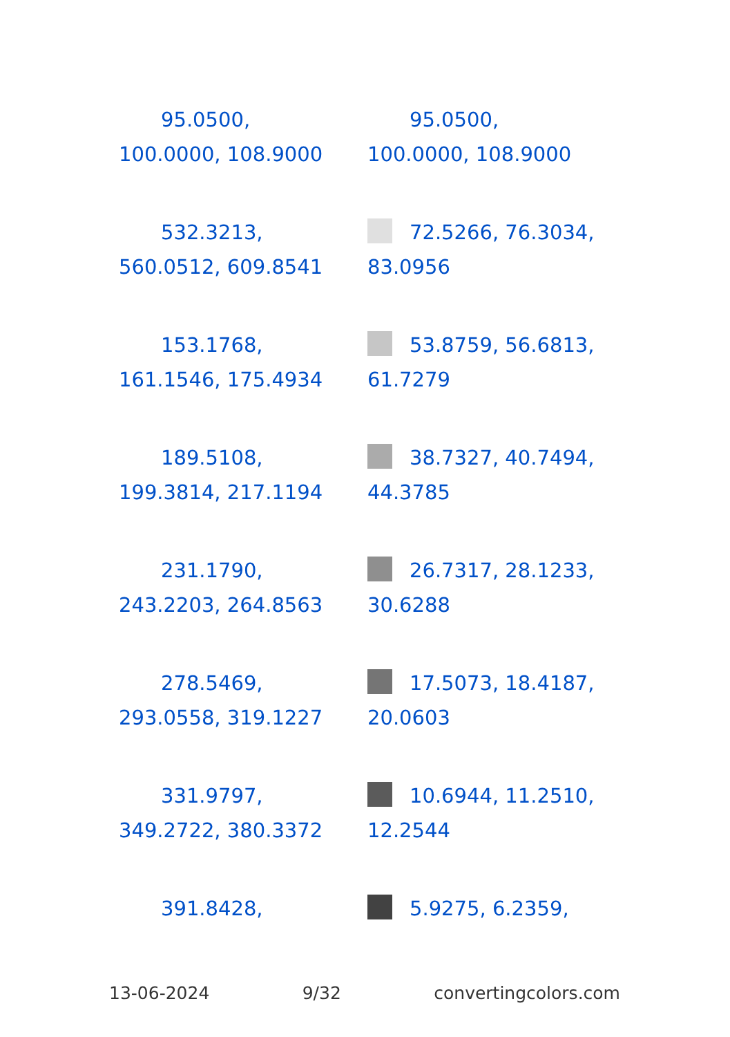| 95.0500, 100.0000, 108.9000 | 95.0500, 100.0000, 108.9000 |
| 532.3213, 560.0512, 609.8541 | 72.5266, 76.3034, 83.0956 |
| 153.1768, 161.1546, 175.4934 | 53.8759, 56.6813, 61.7279 |
| 189.5108, 199.3814, 217.1194 | 38.7327, 40.7494, 44.3785 |
| 231.1790, 243.2203, 264.8563 | 26.7317, 28.1233, 30.6288 |
| 278.5469, 293.0558, 319.1227 | 17.5073, 18.4187, 20.0603 |
| 331.9797, 349.2722, 380.3372 | 10.6944, 11.2510, 12.2544 |
| 391.8428, | 5.9275, 6.2359, |
13-06-2024 9/32 convertingcolors.com